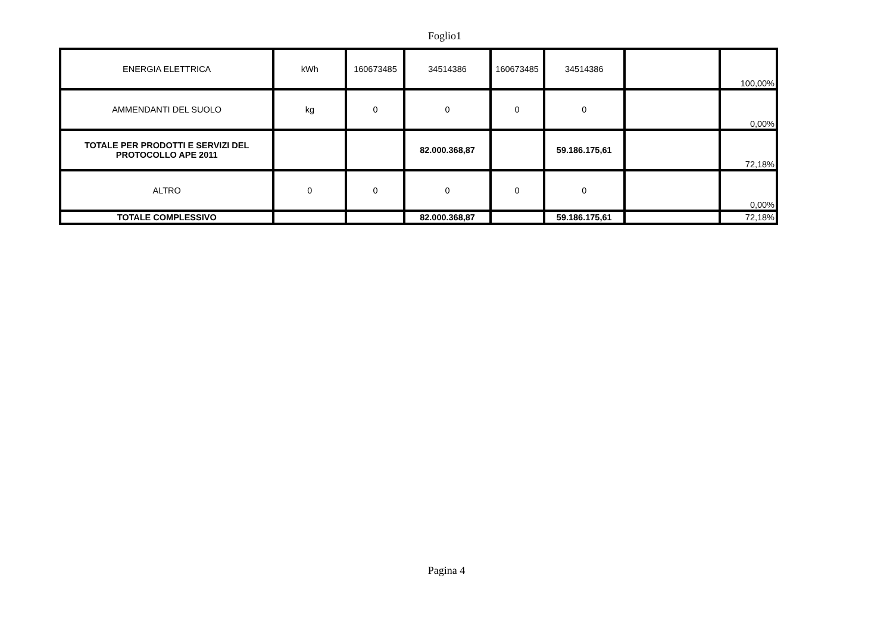Foglio1
| ENERGIA ELETTRICA | kWh | 160673485 | 34514386 | 160673485 | 34514386 | | 100,00% |
| AMMENDANTI DEL SUOLO | kg | 0 | 0 | 0 | 0 | | 0,00% |
| TOTALE PER PRODOTTI E SERVIZI DEL PROTOCOLLO APE 2011 | | | 82.000.368,87 | | 59.186.175,61 | | 72,18% |
| ALTRO | 0 | 0 | 0 | 0 | 0 | | 0,00% |
| TOTALE COMPLESSIVO | | | 82.000.368,87 | | 59.186.175,61 | | 72,18% |
Pagina 4